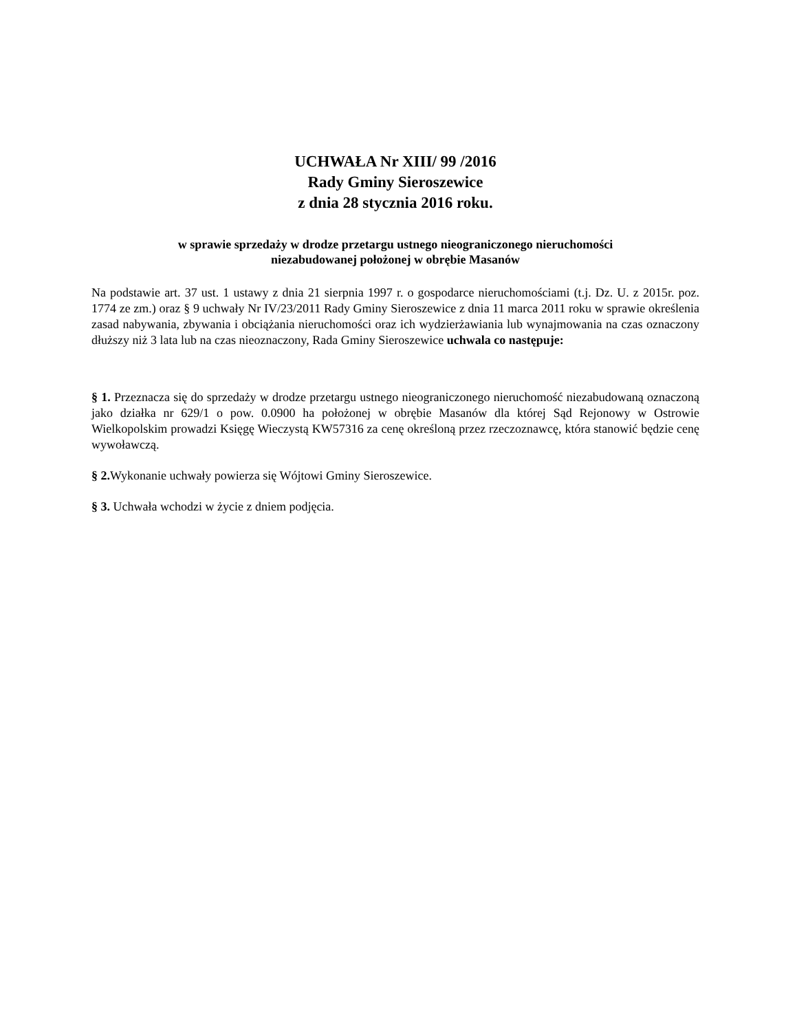UCHWAŁA Nr XIII/ 99 /2016
Rady Gminy Sieroszewice
z dnia 28 stycznia 2016 roku.
w sprawie sprzedaży w drodze przetargu ustnego nieograniczonego nieruchomości
niezabudowanej położonej w obrębie Masanów
Na podstawie art. 37 ust. 1 ustawy z dnia 21 sierpnia 1997 r. o gospodarce nieruchomościami (t.j. Dz. U. z 2015r. poz. 1774 ze zm.) oraz § 9 uchwały Nr IV/23/2011 Rady Gminy Sieroszewice z dnia 11 marca 2011 roku w sprawie określenia zasad nabywania, zbywania i obciążania nieruchomości oraz ich wydzierżawiania lub wynajmowania na czas oznaczony dłuższy niż 3 lata lub na czas nieoznaczony, Rada Gminy Sieroszewice uchwala co następuje:
§ 1. Przeznacza się do sprzedaży w drodze przetargu ustnego nieograniczonego nieruchomość niezabudowaną oznaczoną jako działka nr 629/1 o pow. 0.0900 ha położonej w obrębie Masanów dla której Sąd Rejonowy w Ostrowie Wielkopolskim prowadzi Księgę Wieczystą KW57316 za cenę określoną przez rzeczoznawcę, która stanowić będzie cenę wywoławczą.
§ 2. Wykonanie uchwały powierza się Wójtowi Gminy Sieroszewice.
§ 3. Uchwała wchodzi w życie z dniem podjęcia.